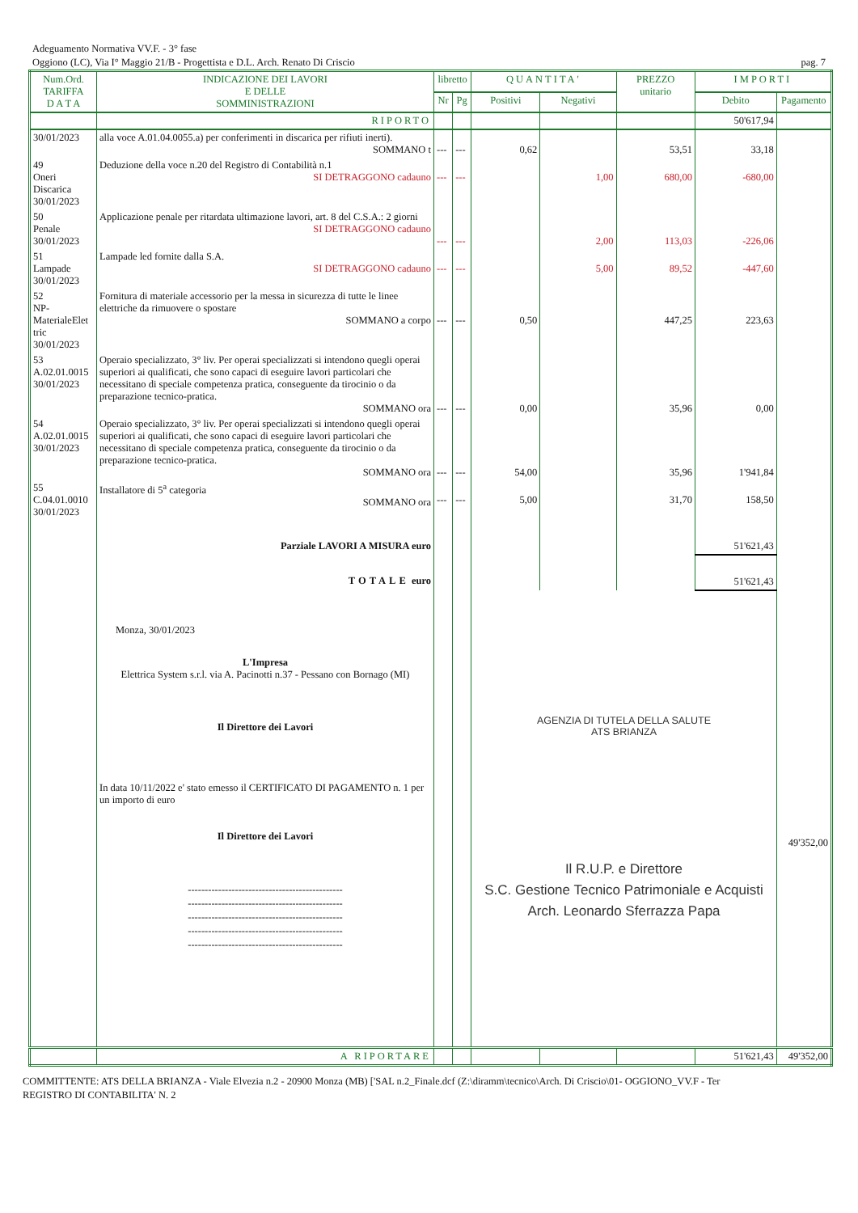Adeguamento Normativa VV.F. - 3° fase
Oggiono (LC), Via I° Maggio 21/B - Progettista e D.L. Arch. Renato Di Criscio pag. 7
| Num.Ord. TARIFFA D A T A | INDICAZIONE DEI LAVORI E DELLE SOMMINISTRAZIONI | libretto | | QUANTITA' | | PREZZO unitario | IMPORTI | |
| --- | --- | --- | --- | --- | --- | --- | --- | --- |
| | | Nr | Pg | Positivi | Negativi | | Debito | Pagamento |
| | RIPORTO | | | | | | 50'617,94 | |
| 30/01/2023 | alla voce A.01.04.0055.a) per conferimenti in discarica per rifiuti inerti). SOMMANO t | --- | --- | 0,62 | | 53,51 | 33,18 | |
| 49 Oneri Discarica 30/01/2023 | Deduzione della voce n.20 del Registro di Contabilità n.1 SI DETRAGGONO cadauno | --- | --- | | 1,00 | 680,00 | -680,00 | |
| 50 Penale 30/01/2023 | Applicazione penale per ritardata ultimazione lavori, art. 8 del C.S.A.: 2 giorni SI DETRAGGONO cadauno | --- | --- | | 2,00 | 113,03 | -226,06 | |
| 51 Lampade 30/01/2023 | Lampade led fornite dalla S.A. SI DETRAGGONO cadauno | --- | --- | | 5,00 | 89,52 | -447,60 | |
| 52 NP- MaterialeElet tric 30/01/2023 | Fornitura di materiale accessorio per la messa in sicurezza di tutte le linee elettriche da rimuovere o spostare SOMMANO a corpo | --- | --- | 0,50 | | 447,25 | 223,63 | |
| 53 A.02.01.0015 30/01/2023 | Operaio specializzato, 3° liv. Per operai specializzati si intendono quegli operai superiori ai qualificati, che sono capaci di eseguire lavori particolari che necessitano di speciale competenza pratica, conseguente da tirocinio o da preparazione tecnico-pratica. SOMMANO ora | --- | --- | 0,00 | | 35,96 | 0,00 | |
| 54 A.02.01.0015 30/01/2023 | Operaio specializzato, 3° liv. Per operai specializzati si intendono quegli operai superiori ai qualificati, che sono capaci di eseguire lavori particolari che necessitano di speciale competenza pratica, conseguente da tirocinio o da preparazione tecnico-pratica. SOMMANO ora | --- | --- | 54,00 | | 35,96 | 1'941,84 | |
| 55 C.04.01.0010 30/01/2023 | Installatore di 5<sup>a</sup> categoria SOMMANO ora | --- | --- | 5,00 | | 31,70 | 158,50 | |
| | Parziale LAVORI A MISURA euro | | | | | | 51'621,43 | |
| | TOTALE euro | | | | | | 51'621,43 | |
| | Monza, 30/01/2023 L'Impresa Elettrica System s.r.l. via A. Pacinotti n.37 - Pessano con Bornago (MI) Il Direttore dei Lavori In data 10/11/2022 e' stato emesso il CERTIFICATO DI PAGAMENTO n. 1 per un importo di euro Il Direttore dei Lavori ---------------------------------------------- ---------------------------------------------- ---------------------------------------------- ---------------------------------------------- ---------------------------------------------- | | | AGENZIA DI TUTELA DELLA SALUTE ATS BRIANZA Il R.U.P. e Direttore S.C. Gestione Tecnico Patrimoniale e Acquisti Arch. Leonardo Sferrazza Papa | | | | 49'352,00 |
| | A RIPORTARE | | | | | | 51'621,43 | 49'352,00 |
COMMITTENTE: ATS DELLA BRIANZA - Viale Elvezia n.2 - 20900 Monza (MB) ['SAL n.2_Finale.dcf (Z:\diramm\tecnico\Arch. Di Criscio\01- OGGIONO_VV.F - Ter
REGISTRO DI CONTABILITA' N. 2